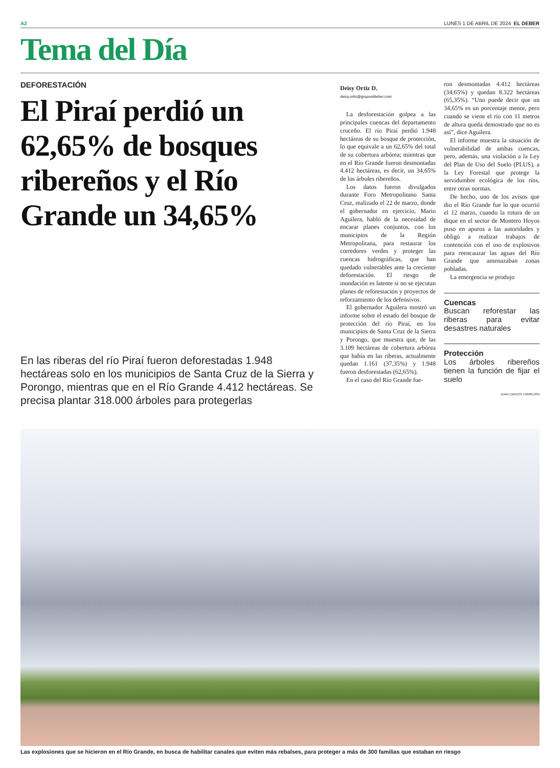A2 LUNES 1 DE ABRIL DE 2024 EL DEBER
Tema del Día
DEFORESTACIÓN
El Piraí perdió un 62,65% de bosques ribereños y el Río Grande un 34,65%
En las riberas del río Piraí fueron deforestadas 1.948 hectáreas solo en los municipios de Santa Cruz de la Sierra y Porongo, mientras que en el Río Grande 4.412 hectáreas. Se precisa plantar 318.000 árboles para protegerlas
Deisy Ortiz D.
deisy.ortiz@grupoeldeber.com
La desforestación golpea a las principales cuencas del departamento cruceño. El río Piraí perdió 1.948 hectáreas de su bosque de protección, lo que equivale a un 62,65% del total de su cobertura arbórea; mientras que en el Río Grande fueron desmontadas 4.412 hectáreas, es decir, un 34,65% de los árboles ribereños.
Los datos fueron divulgados durante Foro Metropolitano Santa Cruz, realizado el 22 de marzo, donde el gobernador en ejercicio, Mario Aguilera, habló de la necesidad de encarar planes conjuntos, con los municipios de la Región Metropolitana, para restaurar los corredores verdes y proteger las cuencas hidrográficas, que han quedado vulnerables ante la creciente deforestación. El riesgo de inundación es latente si no se ejecutan planes de reforestación y proyectos de reforzamiento de los defensivos.
El gobernador Aguilera mostró un informe sobre el estado del bosque de protección del río Piraí, en los municipios de Santa Cruz de la Sierra y Porongo, que muestra que, de las 3.109 hectáreas de cobertura arbórea que había en las riberas, actualmente quedan 1.161 (37,35%) y 1.948 fueron desforestadas (62,65%).
En el caso del Río Grande fue-
ron desmontadas 4.412 hectáreas (34,65%) y quedan 8.322 hectáreas (65,35%). “Uno puede decir que un 34,65% es un porcentaje menor, pero cuando se viene el río con 11 metros de altura queda demostrado que no es así”, dice Aguilera.
El informe muestra la situación de vulnerabilidad de ambas cuencas, pero, además, una violación a la Ley del Plan de Uso del Suelo (PLUS), a la Ley Forestal que protege la servidumbre ecológica de los ríos, entre otras normas.
De hecho, uno de los avisos que dio el Río Grande fue lo que ocurrió el 12 marzo, cuando la rotura de un dique en el sector de Montero Hoyos puso en apuros a las autoridades y obligó a realizar trabajos de contención con el uso de explosivos para reencauzar las aguas del Río Grande que amenazaban zonas pobladas.
La emergencia se produjo
Cuencas
Buscan reforestar las riberas para evitar desastres naturales
Protección
Los árboles ribereños tienen la función de fijar el suelo
JUAN CARLOS TORREJÓN
Las explosiones que se hicieron en el Río Grande, en busca de habilitar canales que eviten más rebalses, para proteger a más de 300 familias que estaban en riesgo